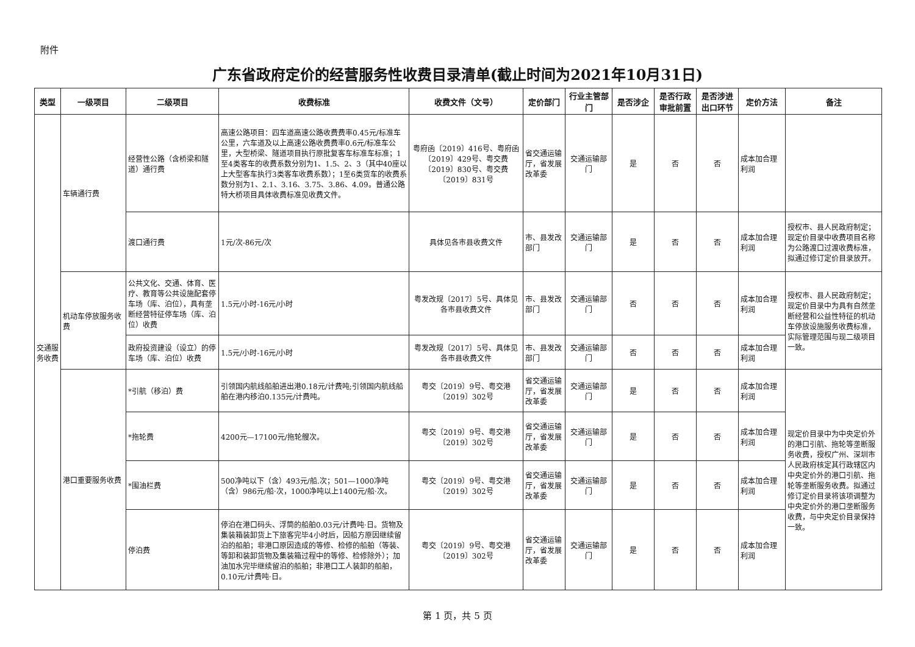附件
广东省政府定价的经营服务性收费目录清单(截止时间为2021年10月31日)
| 类型 | 一级项目 | 二级项目 | 收费标准 | 收费文件（文号） | 定价部门 | 行业主管部门 | 是否涉企 | 是否行政审批前置 | 是否涉进出口环节 | 定价方法 | 备注 |
| --- | --- | --- | --- | --- | --- | --- | --- | --- | --- | --- | --- |
| 交通服务收费 | 车辆通行费 | 经营性公路（含桥梁和隧道）通行费 | 高速公路项目：四车道高速公路收费费率0.45元/标准车公里，六车道及以上高速公路收费费率0.6元/标准车公里，大型桥梁、隧道项目执行原批复客车标准车标准；1至4类客车的收费系数分别为1、1.5、2、3（其中40座以上大型客车执行3类客车收费系数）；1至6类货车的收费系数分别为1、2.1、3.16、3.75、3.86、4.09。普通公路特大桥项目具体收费标准见收费文件。 | 粤府函〔2019〕416号、粤府函〔2019〕429号、粤交费〔2019〕830号、粤交费〔2019〕831号 | 省交通运输厅，省发展改革委 | 交通运输部门 | 是 | 否 | 否 | 成本加合理利润 | |
| | | 渡口通行费 | 1元/次-86元/次 | 具体见各市县收费文件 | 市、县发改部门 | 交通运输部门 | 是 | 否 | 否 | 成本加合理利润 | 授权市、县人民政府制定；现定价目录中收费项目名称为公路渡口过渡收费标准，拟通过修订定价目录放开。 |
| | 机动车停放服务收费 | 公共文化、交通、体育、医疗、教育等公共设施配套停车场（库、泊位），具有垄断经营特征停车场（库、泊位）收费 | 1.5元/小时-16元/小时 | 粤发改规〔2017〕5号、具体见各市县收费文件 | 市、县发改部门 | 交通运输部门 | 否 | 否 | 否 | 成本加合理利润 | 授权市、县人民政府制定；现定价目录中为具有自然垄断经营和公益性特征的机动车停放设施服务收费标准，实际管理范围与现二级项目一致。 |
| | | 政府投资建设（设立）的停车场（库、泊位）收费 | 1.5元/小时-16元/小时 | 粤发改规〔2017〕5号、具体见各市县收费文件 | 市、县发改部门 | 交通运输部门 | 否 | 否 | 否 | 成本加合理利润 | |
| | 港口重要服务收费 | *引航（移泊）费 | 引领国内航线船舶进出港0.18元/计费吨;引领国内航线船舶在港内移泊0.135元/计费吨。 | 粤交〔2019〕9号、粤交港〔2019〕302号 | 省交通运输厅，省发展改革委 | 交通运输部门 | 是 | 否 | 否 | 成本加合理利润 | 现定价目录中为中央定价外的港口引航、拖轮等垄断服务收费，授权广州、深圳市人民政府核定其行政辖区内中央定价外的港口引航、拖轮等垄断服务收费。拟通过修订定价目录将该项调整为中央定价外的港口垄断服务收费，与中央定价目录保持一致。 |
| | | *拖轮费 | 4200元—17100元/拖轮艘次。 | 粤交〔2019〕9号、粤交港〔2019〕302号 | 省交通运输厅，省发展改革委 | 交通运输部门 | 是 | 否 | 否 | 成本加合理利润 | |
| | | *围油栏费 | 500净吨以下（含）493元/船.次；501—1000净吨（含）986元/船·次，1000净吨以上1400元/船·次。 | 粤交〔2019〕9号、粤交港〔2019〕302号 | 省交通运输厅，省发展改革委 | 交通运输部门 | 是 | 否 | 否 | 成本加合理利润 | |
| | | 停泊费 | 停泊在港口码头、浮筒的船舶0.03元/计费吨·日。货物及集装箱装卸货上下旅客完毕4小时后，因船方原因继续留泊的船舶；非港口原因造成的等修、检修的船舶（等装、等卸和装卸货物及集装箱过程中的等修、检修除外）；加油加水完毕继续留泊的船舶；非港口工人装卸的船舶，0.10元/计费吨·日。 | 粤交〔2019〕9号、粤交港〔2019〕302号 | 省交通运输厅，省发展改革委 | 交通运输部门 | 是 | 否 | 否 | 成本加合理利润 | |
第 1 页，共 5 页